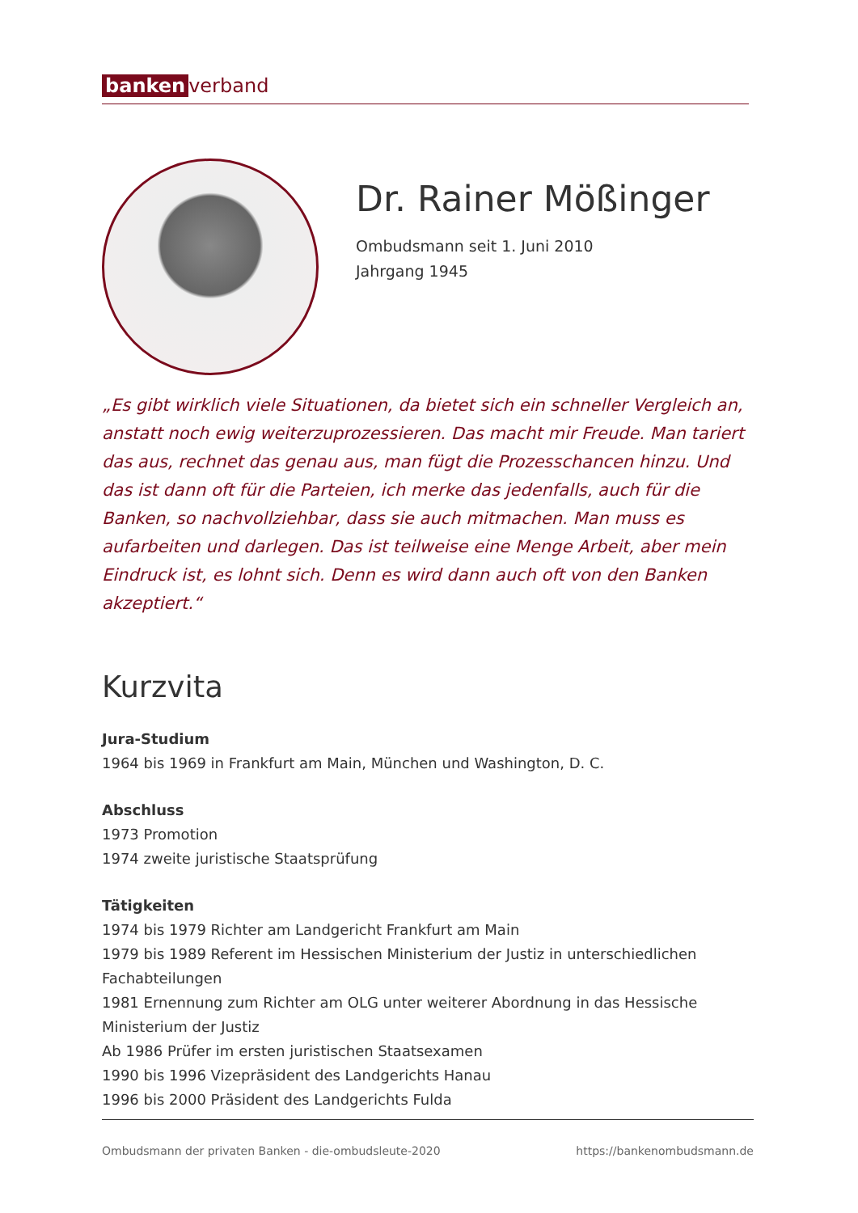banken verband
Dr. Rainer Mößinger
Ombudsmann seit 1. Juni 2010
Jahrgang 1945
„Es gibt wirklich viele Situationen, da bietet sich ein schneller Vergleich an, anstatt noch ewig weiterzuprozessieren. Das macht mir Freude. Man tariert das aus, rechnet das genau aus, man fügt die Prozesschancen hinzu. Und das ist dann oft für die Parteien, ich merke das jedenfalls, auch für die Banken, so nachvollziehbar, dass sie auch mitmachen. Man muss es aufarbeiten und darlegen. Das ist teilweise eine Menge Arbeit, aber mein Eindruck ist, es lohnt sich. Denn es wird dann auch oft von den Banken akzeptiert.“
Kurzvita
Jura-Studium
1964 bis 1969 in Frankfurt am Main, München und Washington, D. C.
Abschluss
1973 Promotion
1974 zweite juristische Staatsprüfung
Tätigkeiten
1974 bis 1979 Richter am Landgericht Frankfurt am Main
1979 bis 1989 Referent im Hessischen Ministerium der Justiz in unterschiedlichen Fachabteilungen
1981 Ernennung zum Richter am OLG unter weiterer Abordnung in das Hessische Ministerium der Justiz
Ab 1986 Prüfer im ersten juristischen Staatsexamen
1990 bis 1996 Vizepräsident des Landgerichts Hanau
1996 bis 2000 Präsident des Landgerichts Fulda
Ombudsmann der privaten Banken - die-ombudsleute-2020 https://bankenombudsmann.de